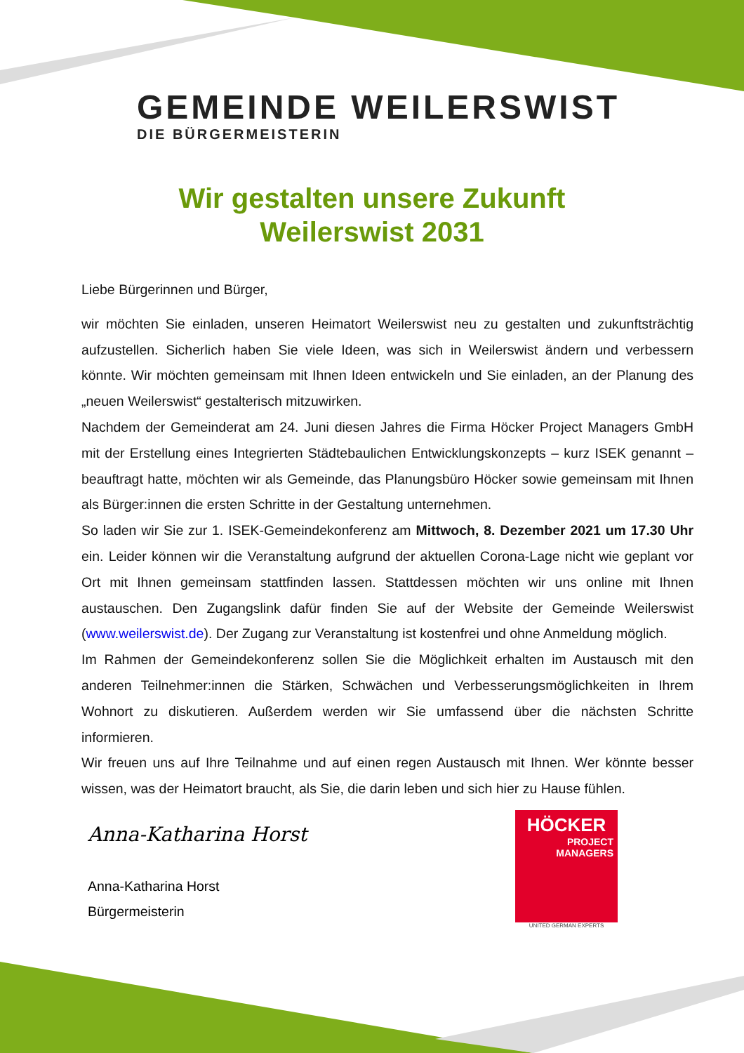GEMEINDE WEILERSWIST
DIE BÜRGERMEISTERIN
Wir gestalten unsere Zukunft
Weilerswist 2031
Liebe Bürgerinnen und Bürger,
wir möchten Sie einladen, unseren Heimatort Weilerswist neu zu gestalten und zukunftsträchtig aufzustellen. Sicherlich haben Sie viele Ideen, was sich in Weilerswist ändern und verbessern könnte. Wir möchten gemeinsam mit Ihnen Ideen entwickeln und Sie einladen, an der Planung des „neuen Weilerswist“ gestalterisch mitzuwirken.
Nachdem der Gemeinderat am 24. Juni diesen Jahres die Firma Höcker Project Managers GmbH mit der Erstellung eines Integrierten Städtebaulichen Entwicklungskonzepts – kurz ISEK genannt – beauftragt hatte, möchten wir als Gemeinde, das Planungsbüro Höcker sowie gemeinsam mit Ihnen als Bürger:innen die ersten Schritte in der Gestaltung unternehmen.
So laden wir Sie zur 1. ISEK-Gemeindekonferenz am Mittwoch, 8. Dezember 2021 um 17.30 Uhr ein. Leider können wir die Veranstaltung aufgrund der aktuellen Corona-Lage nicht wie geplant vor Ort mit Ihnen gemeinsam stattfinden lassen. Stattdessen möchten wir uns online mit Ihnen austauschen. Den Zugangslink dafür finden Sie auf der Website der Gemeinde Weilerswist (www.weilerswist.de). Der Zugang zur Veranstaltung ist kostenfrei und ohne Anmeldung möglich.
Im Rahmen der Gemeindekonferenz sollen Sie die Möglichkeit erhalten im Austausch mit den anderen Teilnehmer:innen die Stärken, Schwächen und Verbesserungsmöglichkeiten in Ihrem Wohnort zu diskutieren. Außerdem werden wir Sie umfassend über die nächsten Schritte informieren.
Wir freuen uns auf Ihre Teilnahme und auf einen regen Austausch mit Ihnen. Wer könnte besser wissen, was der Heimatort braucht, als Sie, die darin leben und sich hier zu Hause fühlen.
Anna-Katharina Horst
Anna-Katharina Horst
Bürgermeisterin
HÖCKER
PROJECT
MANAGERS
UNITED GERMAN EXPERTS